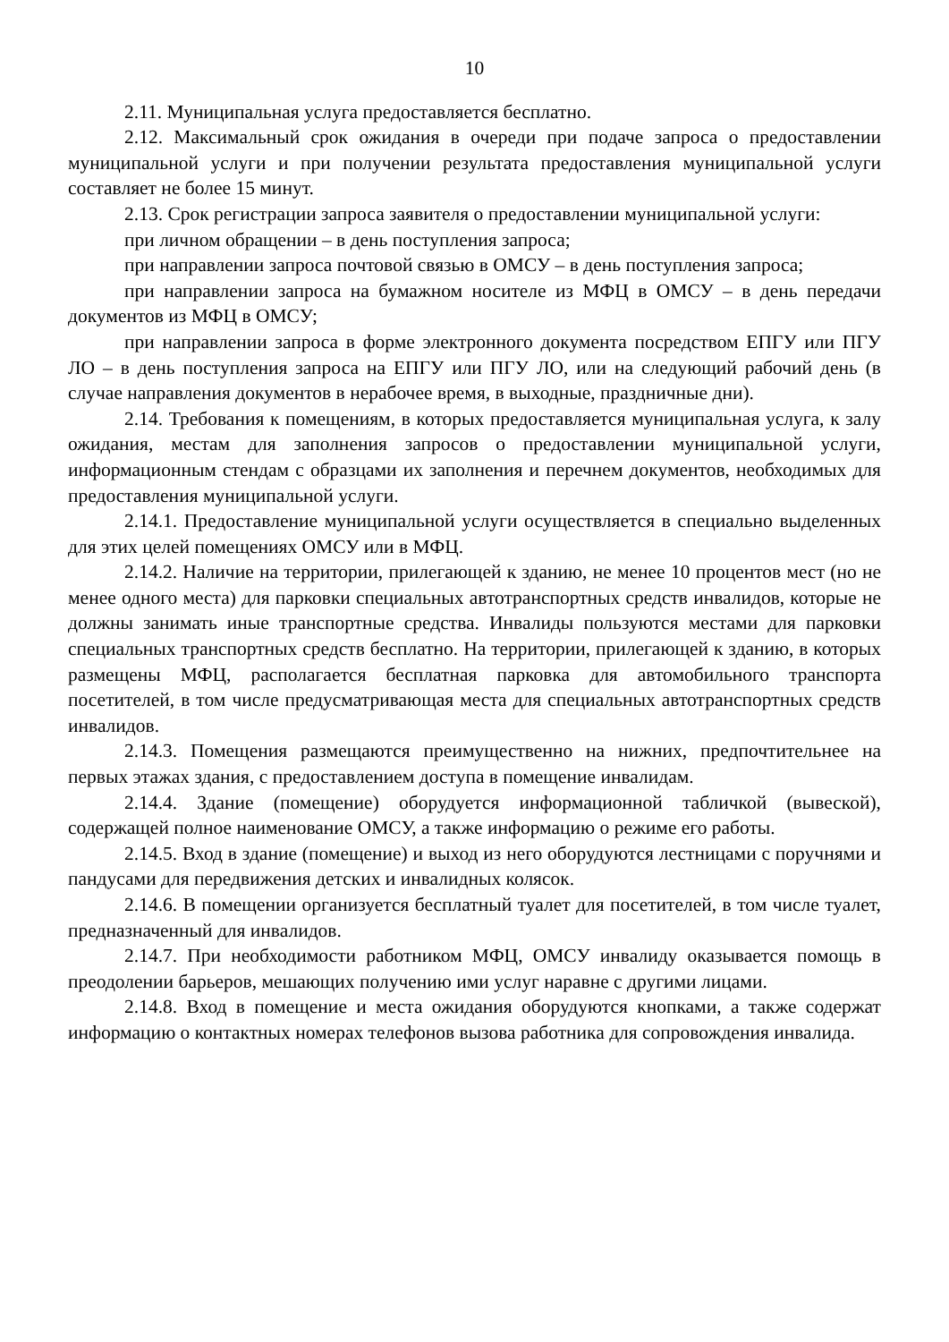10
2.11. Муниципальная услуга предоставляется бесплатно.
2.12. Максимальный срок ожидания в очереди при подаче запроса о предоставлении муниципальной услуги и при получении результата предоставления муниципальной услуги составляет не более 15 минут.
2.13. Срок регистрации запроса заявителя о предоставлении муниципальной услуги:
при личном обращении – в день поступления запроса;
при направлении запроса почтовой связью в ОМСУ – в день поступления запроса;
при направлении запроса на бумажном носителе из МФЦ в ОМСУ – в день передачи документов из МФЦ в ОМСУ;
при направлении запроса в форме электронного документа посредством ЕПГУ или ПГУ ЛО – в день поступления запроса на ЕПГУ или ПГУ ЛО, или на следующий рабочий день (в случае направления документов в нерабочее время, в выходные, праздничные дни).
2.14. Требования к помещениям, в которых предоставляется муниципальная услуга, к залу ожидания, местам для заполнения запросов о предоставлении муниципальной услуги, информационным стендам с образцами их заполнения и перечнем документов, необходимых для предоставления муниципальной услуги.
2.14.1. Предоставление муниципальной услуги осуществляется в специально выделенных для этих целей помещениях ОМСУ или в МФЦ.
2.14.2. Наличие на территории, прилегающей к зданию, не менее 10 процентов мест (но не менее одного места) для парковки специальных автотранспортных средств инвалидов, которые не должны занимать иные транспортные средства. Инвалиды пользуются местами для парковки специальных транспортных средств бесплатно. На территории, прилегающей к зданию, в которых размещены МФЦ, располагается бесплатная парковка для автомобильного транспорта посетителей, в том числе предусматривающая места для специальных автотранспортных средств инвалидов.
2.14.3. Помещения размещаются преимущественно на нижних, предпочтительнее на первых этажах здания, с предоставлением доступа в помещение инвалидам.
2.14.4. Здание (помещение) оборудуется информационной табличкой (вывеской), содержащей полное наименование ОМСУ, а также информацию о режиме его работы.
2.14.5. Вход в здание (помещение) и выход из него оборудуются лестницами с поручнями и пандусами для передвижения детских и инвалидных колясок.
2.14.6. В помещении организуется бесплатный туалет для посетителей, в том числе туалет, предназначенный для инвалидов.
2.14.7. При необходимости работником МФЦ, ОМСУ инвалиду оказывается помощь в преодолении барьеров, мешающих получению ими услуг наравне с другими лицами.
2.14.8. Вход в помещение и места ожидания оборудуются кнопками, а также содержат информацию о контактных номерах телефонов вызова работника для сопровождения инвалида.